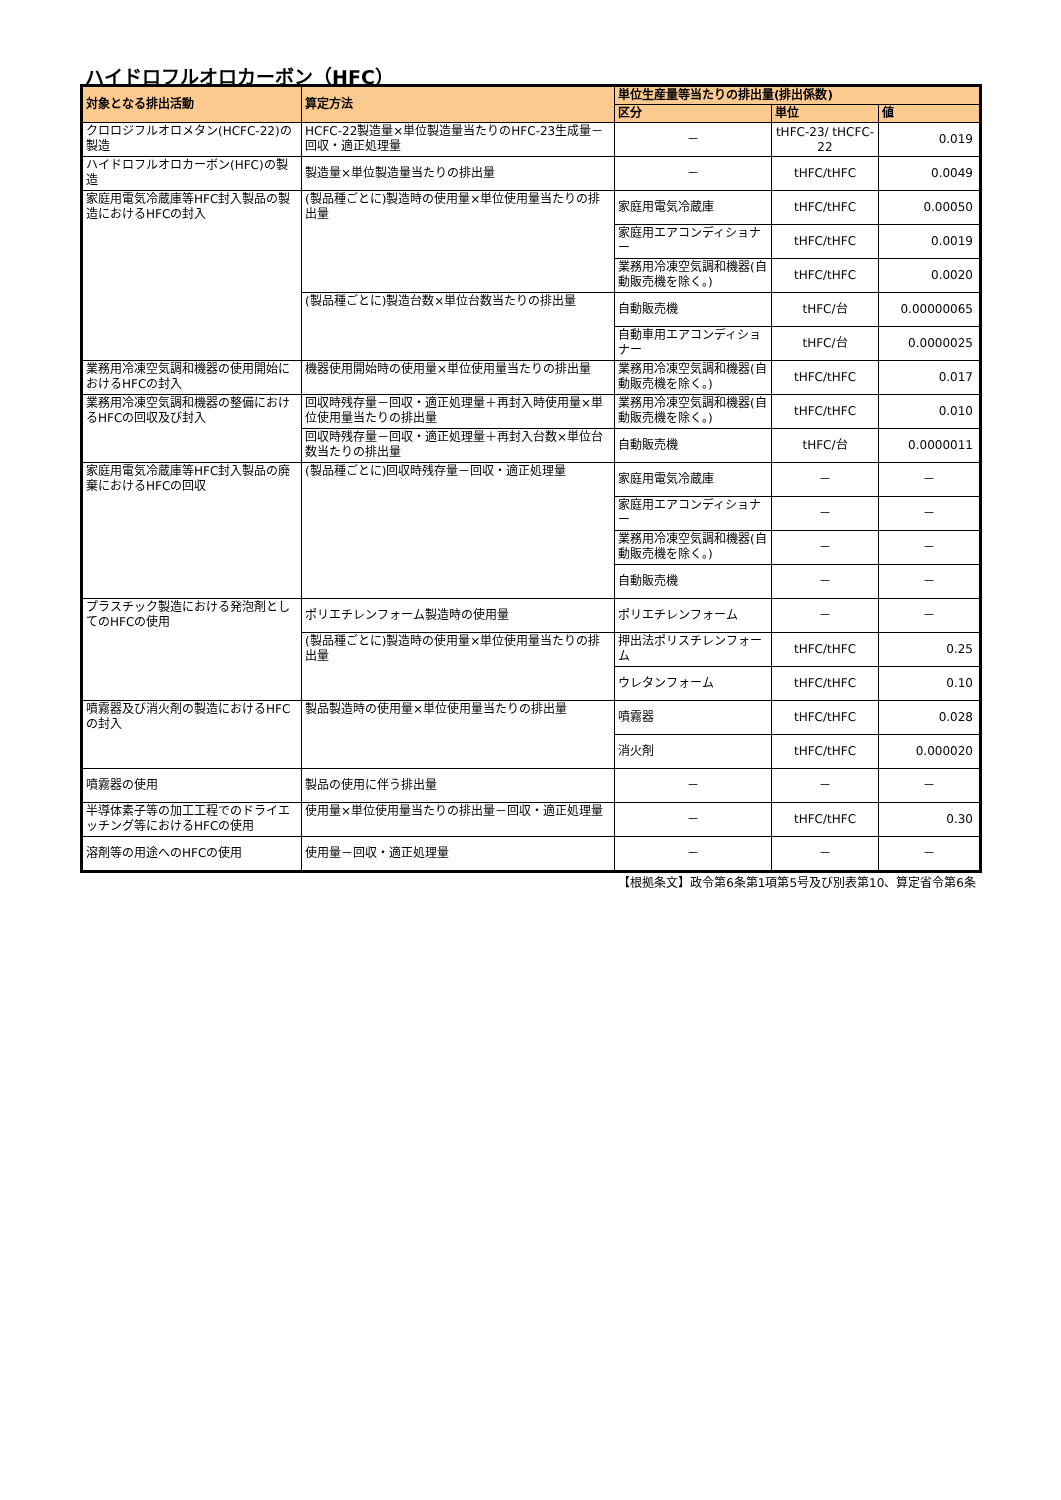ハイドロフルオロカーボン（HFC）
| 対象となる排出活動 | 算定方法 | 単位生産量等当たりの排出量(排出係数) | | |
| --- | --- | --- | --- | --- |
| | | 区分 | 単位 | 値 |
| クロロジフルオロメタン(HCFC-22)の製造 | HCFC-22製造量×単位製造量当たりのHFC-23生成量－回収・適正処理量 | － | tHFC-23/ tHCFC-22 | 0.019 |
| ハイドロフルオロカーボン(HFC)の製造 | 製造量×単位製造量当たりの排出量 | － | tHFC/tHFC | 0.0049 |
| 家庭用電気冷蔵庫等HFC封入製品の製造におけるHFCの封入 | (製品種ごとに)製造時の使用量×単位使用量当たりの排出量 | 家庭用電気冷蔵庫 | tHFC/tHFC | 0.00050 |
| | | 家庭用エアコンディショナー | tHFC/tHFC | 0.0019 |
| | | 業務用冷凍空気調和機器(自動販売機を除く。) | tHFC/tHFC | 0.0020 |
| | (製品種ごとに)製造台数×単位台数当たりの排出量 | 自動販売機 | tHFC/台 | 0.00000065 |
| | | 自動車用エアコンディショナー | tHFC/台 | 0.0000025 |
| 業務用冷凍空気調和機器の使用開始におけるHFCの封入 | 機器使用開始時の使用量×単位使用量当たりの排出量 | 業務用冷凍空気調和機器(自動販売機を除く。) | tHFC/tHFC | 0.017 |
| 業務用冷凍空気調和機器の整備におけるHFCの回収及び封入 | 回収時残存量－回収・適正処理量＋再封入時使用量×単位使用量当たりの排出量 | 業務用冷凍空気調和機器(自動販売機を除く。) | tHFC/tHFC | 0.010 |
| | 回収時残存量－回収・適正処理量＋再封入台数×単位台数当たりの排出量 | 自動販売機 | tHFC/台 | 0.0000011 |
| 家庭用電気冷蔵庫等HFC封入製品の廃棄におけるHFCの回収 | (製品種ごとに)回収時残存量－回収・適正処理量 | 家庭用電気冷蔵庫 | － | － |
| | | 家庭用エアコンディショナー | － | － |
| | | 業務用冷凍空気調和機器(自動販売機を除く。) | － | － |
| | | 自動販売機 | － | － |
| プラスチック製造における発泡剤としてのHFCの使用 | ポリエチレンフォーム製造時の使用量 | ポリエチレンフォーム | － | － |
| | (製品種ごとに)製造時の使用量×単位使用量当たりの排出量 | 押出法ポリスチレンフォーム | tHFC/tHFC | 0.25 |
| | | ウレタンフォーム | tHFC/tHFC | 0.10 |
| 噴霧器及び消火剤の製造におけるHFCの封入 | 製品製造時の使用量×単位使用量当たりの排出量 | 噴霧器 | tHFC/tHFC | 0.028 |
| | | 消火剤 | tHFC/tHFC | 0.000020 |
| 噴霧器の使用 | 製品の使用に伴う排出量 | － | － | － |
| 半導体素子等の加工工程でのドライエッチング等におけるHFCの使用 | 使用量×単位使用量当たりの排出量－回収・適正処理量 | － | tHFC/tHFC | 0.30 |
| 溶剤等の用途へのHFCの使用 | 使用量－回収・適正処理量 | － | － | － |
【根拠条文】政令第6条第1項第5号及び別表第10、算定省令第6条